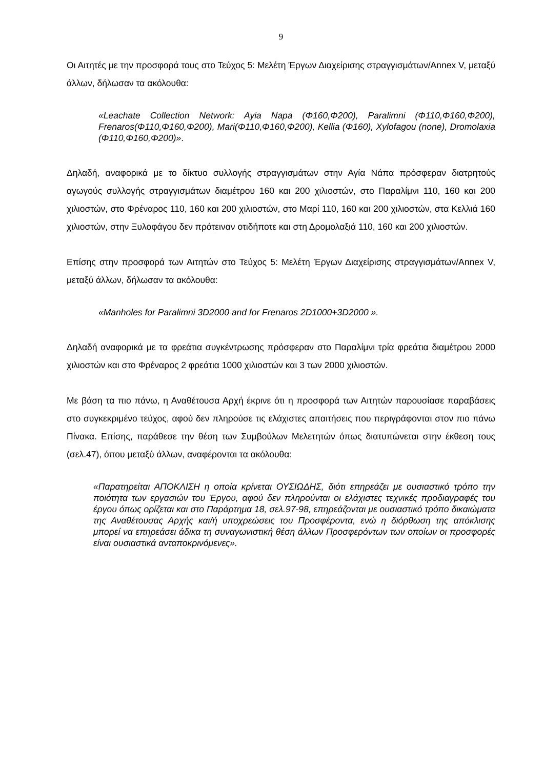9
Οι Αιτητές με την προσφορά τους στο Τεύχος 5: Μελέτη Έργων Διαχείρισης στραγγισμάτων/Annex V, μεταξύ άλλων, δήλωσαν τα ακόλουθα:
«Leachate Collection Network: Ayia Napa (Φ160,Φ200), Paralimni (Φ110,Φ160,Φ200), Frenaros(Φ110,Φ160,Φ200), Mari(Φ110,Φ160,Φ200), Kellia (Φ160), Xylofagou (none), Dromolaxia (Φ110,Φ160,Φ200)».
Δηλαδή, αναφορικά με το δίκτυο συλλογής στραγγισμάτων στην Αγία Νάπα πρόσφεραν διατρητούς αγωγούς συλλογής στραγγισμάτων διαμέτρου 160 και 200 χιλιοστών, στο Παραλίμνι 110, 160 και 200 χιλιοστών, στο Φρέναρος 110, 160 και 200 χιλιοστών, στο Μαρί 110, 160 και 200 χιλιοστών, στα Κελλιά 160 χιλιοστών, στην Ξυλοφάγου δεν πρότειναν οτιδήποτε και στη Δρομολαξιά 110, 160 και 200 χιλιοστών.
Επίσης στην προσφορά των Αιτητών στο Τεύχος 5: Μελέτη Έργων Διαχείρισης στραγγισμάτων/Annex V, μεταξύ άλλων, δήλωσαν τα ακόλουθα:
«Manholes for Paralimni 3D2000 and for Frenaros 2D1000+3D2000 ».
Δηλαδή αναφορικά με τα φρεάτια συγκέντρωσης πρόσφεραν στο Παραλίμνι τρία φρεάτια διαμέτρου 2000 χιλιοστών και στο Φρέναρος 2 φρεάτια 1000 χιλιοστών και 3 των 2000 χιλιοστών.
Με βάση τα πιο πάνω, η Αναθέτουσα Αρχή έκρινε ότι η προσφορά των Αιτητών παρουσίασε παραβάσεις στο συγκεκριμένο τεύχος, αφού δεν πληρούσε τις ελάχιστες απαιτήσεις που περιγράφονται στον πιο πάνω Πίνακα. Επίσης, παράθεσε την θέση των Συμβούλων Μελετητών όπως διατυπώνεται στην έκθεση τους (σελ.47), όπου μεταξύ άλλων, αναφέρονται τα ακόλουθα:
«Παρατηρείται ΑΠΟΚΛΙΣΗ η οποία κρίνεται ΟΥΣΙΩΔΗΣ, διότι επηρεάζει με ουσιαστικό τρόπο την ποιότητα των εργασιών του Έργου, αφού δεν πληρούνται οι ελάχιστες τεχνικές προδιαγραφές του έργου όπως ορίζεται και στο Παράρτημα 18, σελ.97-98, επηρεάζονται με ουσιαστικό τρόπο δικαιώματα της Αναθέτουσας Αρχής και/ή υποχρεώσεις του Προσφέροντα, ενώ η διόρθωση της απόκλισης μπορεί να επηρεάσει άδικα τη συναγωνιστική θέση άλλων Προσφερόντων των οποίων οι προσφορές είναι ουσιαστικά ανταποκρινόμενες».